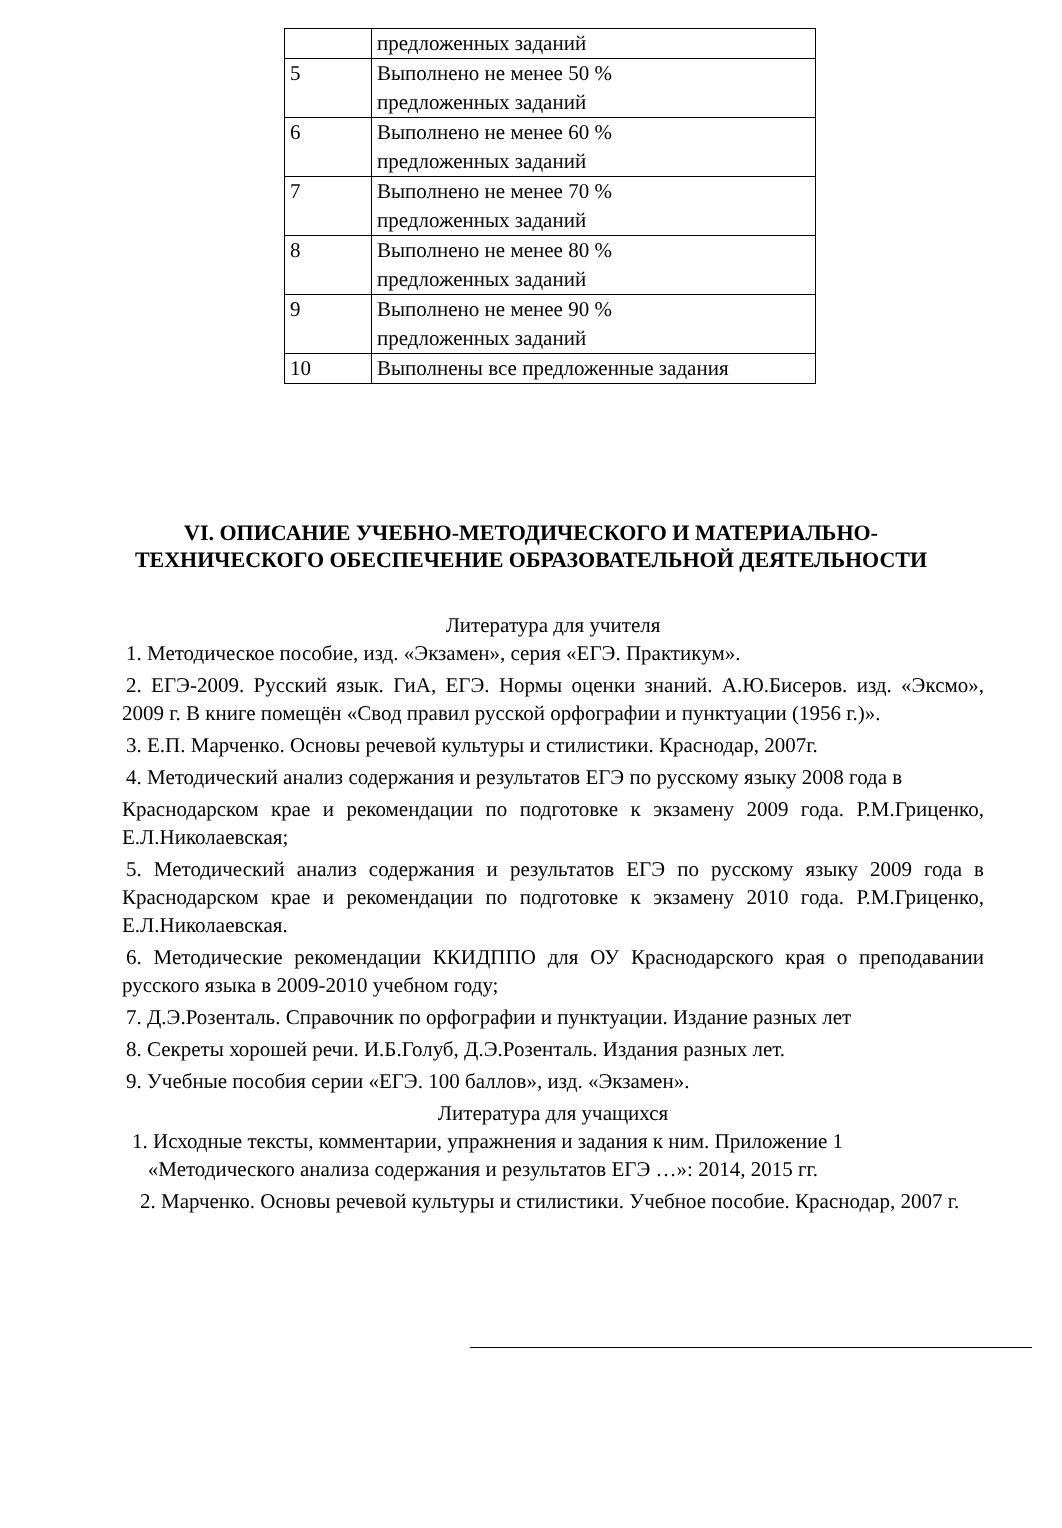| | предложенных заданий |
| 5 | Выполнено не менее 50 % предложенных заданий |
| 6 | Выполнено не менее 60 % предложенных заданий |
| 7 | Выполнено не менее 70 % предложенных заданий |
| 8 | Выполнено не менее 80 % предложенных заданий |
| 9 | Выполнено не менее 90 % предложенных заданий |
| 10 | Выполнены все предложенные задания |
VI. ОПИСАНИЕ УЧЕБНО-МЕТОДИЧЕСКОГО И МАТЕРИАЛЬНО-ТЕХНИЧЕСКОГО ОБЕСПЕЧЕНИЕ ОБРАЗОВАТЕЛЬНОЙ ДЕЯТЕЛЬНОСТИ
Литература для учителя
1. Методическое пособие, изд. «Экзамен», серия «ЕГЭ. Практикум».
2. ЕГЭ-2009. Русский язык. ГиА, ЕГЭ. Нормы оценки знаний. А.Ю.Бисеров. изд. «Эксмо», 2009 г. В книге помещён «Свод правил русской орфографии и пунктуации (1956 г.)».
3. Е.П. Марченко. Основы речевой культуры и стилистики. Краснодар, 2007г.
4. Методический анализ содержания и результатов ЕГЭ по русскому языку 2008 года в
Краснодарском крае и рекомендации по подготовке к экзамену 2009 года. Р.М.Гриценко, Е.Л.Николаевская;
5. Методический анализ содержания и результатов ЕГЭ по русскому языку 2009 года в Краснодарском крае и рекомендации по подготовке к экзамену 2010 года. Р.М.Гриценко, Е.Л.Николаевская.
6. Методические рекомендации ККИДППО для ОУ Краснодарского края о преподавании русского языка в 2009-2010 учебном году;
7. Д.Э.Розенталь. Справочник по орфографии и пунктуации. Издание разных лет
8. Секреты хорошей речи. И.Б.Голуб, Д.Э.Розенталь. Издания разных лет.
9. Учебные пособия серии «ЕГЭ. 100 баллов», изд. «Экзамен».
Литература для учащихся
1. Исходные тексты, комментарии, упражнения и задания к ним. Приложение 1
«Методического анализа содержания и результатов ЕГЭ …»: 2014, 2015 гг.
2. Марченко. Основы речевой культуры и стилистики. Учебное пособие. Краснодар, 2007 г.